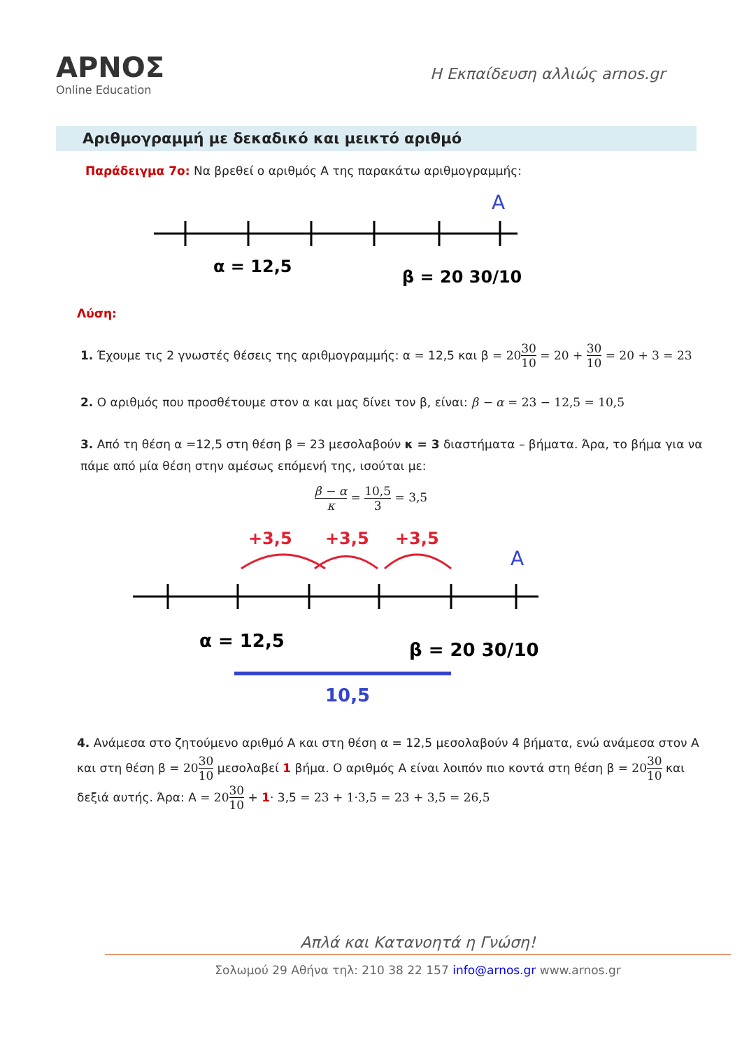ΑΡΝΟΣ
Online Education
Η Εκπαίδευση αλλιώς arnos.gr
Αριθμογραμμή με δεκαδικό και μεικτό αριθμό
Παράδειγμα 7ο: Να βρεθεί ο αριθμός Α της παρακάτω αριθμογραμμής:
A
α = 12,5
β = 20 30/10
Λύση:
1. Έχουμε τις 2 γνωστές θέσεις της αριθμογραμμής: α = 12,5 και β = 2030 10 = 20 + 30 10 = 20 + 3 = 23
2. Ο αριθμός που προσθέτουμε στον α και μας δίνει τον β, είναι: β − α = 23 − 12,5 = 10,5
3. Από τη θέση α =12,5 στη θέση β = 23 μεσολαβούν κ = 3 διαστήματα – βήματα. Άρα, το βήμα για να πάμε από μία θέση στην αμέσως επόμενή της, ισούται με:
β − α κ = 10,5 3 = 3,5
+3,5
+3,5
+3,5
A
α = 12,5
β = 20 30/10
10,5
4. Ανάμεσα στο ζητούμενο αριθμό Α και στη θέση α = 12,5 μεσολαβούν 4 βήματα, ενώ ανάμεσα στον Α και στη θέση β = 2030 10 μεσολαβεί 1 βήμα. Ο αριθμός Α είναι λοιπόν πιο κοντά στη θέση β = 2030 10 και δεξιά αυτής. Άρα: Α = 2030 10 + 1· 3,5 = 23 + 1·3,5 = 23 + 3,5 = 26,5
Απλά και Κατανοητά η Γνώση!
Σολωμού 29 Αθήνα τηλ: 210 38 22 157 info@arnos.gr www.arnos.gr